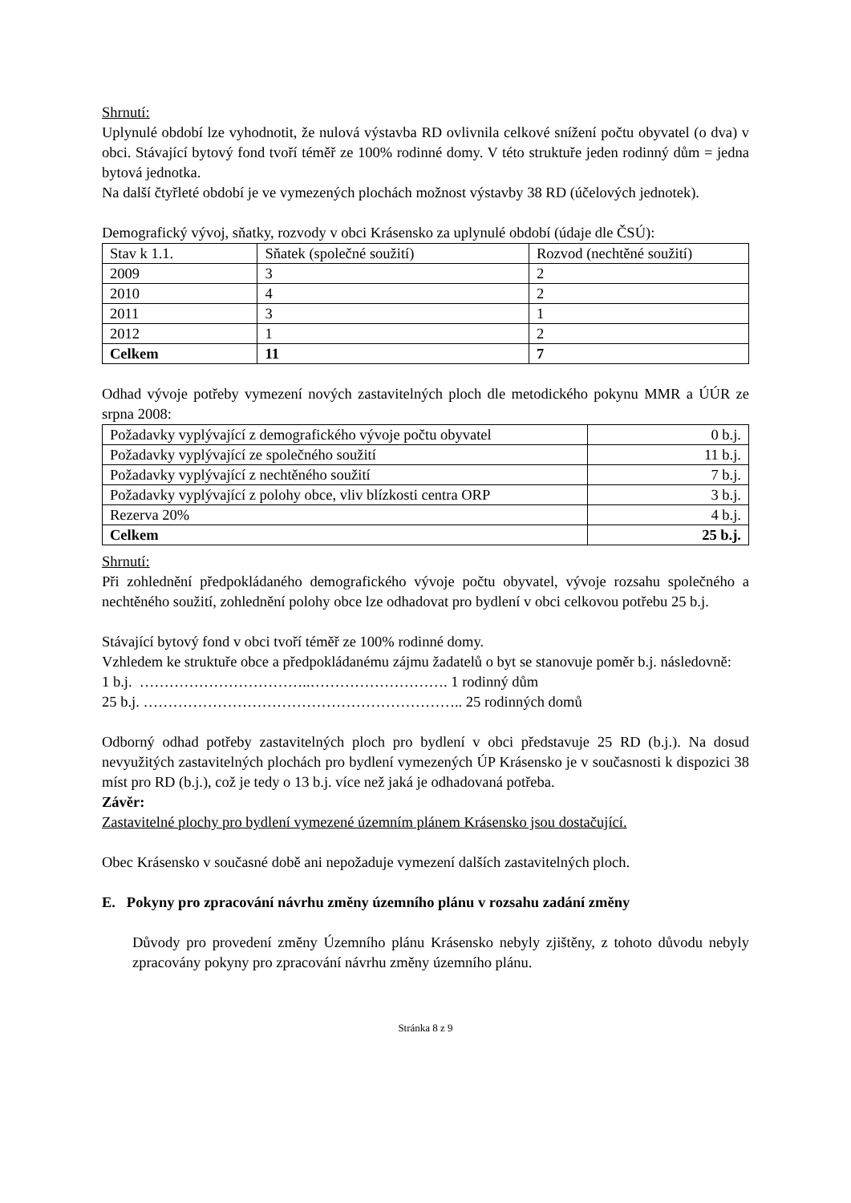Shrnutí:
Uplynulé období lze vyhodnotit, že nulová výstavba RD ovlivnila celkové snížení počtu obyvatel (o dva) v obci. Stávající bytový fond tvoří téměř ze 100% rodinné domy. V této struktuře jeden rodinný dům = jedna bytová jednotka.
Na další čtyřleté období je ve vymezených plochách možnost výstavby 38 RD (účelových jednotek).
Demografický vývoj, sňatky, rozvody v obci Krásensko za uplynulé období (údaje dle ČSÚ):
| Stav k 1.1. | Sňatek (společné soužití) | Rozvod (nechtěné soužití) |
| 2009 | 3 | 2 |
| 2010 | 4 | 2 |
| 2011 | 3 | 1 |
| 2012 | 1 | 2 |
| Celkem | 11 | 7 |
Odhad vývoje potřeby vymezení nových zastavitelných ploch dle metodického pokynu MMR a ÚÚR ze srpna 2008:
| Požadavky vyplývající z demografického vývoje počtu obyvatel | 0 b.j. |
| Požadavky vyplývající ze společného soužití | 11 b.j. |
| Požadavky vyplývající z nechtěného soužití | 7 b.j. |
| Požadavky vyplývající z polohy obce, vliv blízkosti centra ORP | 3 b.j. |
| Rezerva 20% | 4 b.j. |
| Celkem | 25 b.j. |
Shrnutí:
Při zohlednění předpokládaného demografického vývoje počtu obyvatel, vývoje rozsahu společného a nechtěného soužití, zohlednění polohy obce lze odhadovat pro bydlení v obci celkovou potřebu 25 b.j.
Stávající bytový fond v obci tvoří téměř ze 100% rodinné domy.
Vzhledem ke struktuře obce a předpokládanému zájmu žadatelů o byt se stanovuje poměr b.j. následovně:
1 b.j. ……………………………..………………………. 1 rodinný dům
25 b.j. ……………………………………………………….. 25 rodinných domů
Odborný odhad potřeby zastavitelných ploch pro bydlení v obci představuje 25 RD (b.j.). Na dosud nevyužitých zastavitelných plochách pro bydlení vymezených ÚP Krásensko je v současnosti k dispozici 38 míst pro RD (b.j.), což je tedy o 13 b.j. více než jaká je odhadovaná potřeba.
Závěr:
Zastavitelné plochy pro bydlení vymezené územním plánem Krásensko jsou dostačující.
Obec Krásensko v současné době ani nepožaduje vymezení dalších zastavitelných ploch.
E. Pokyny pro zpracování návrhu změny územního plánu v rozsahu zadání změny
Důvody pro provedení změny Územního plánu Krásensko nebyly zjištěny, z tohoto důvodu nebyly zpracovány pokyny pro zpracování návrhu změny územního plánu.
Stránka 8 z 9